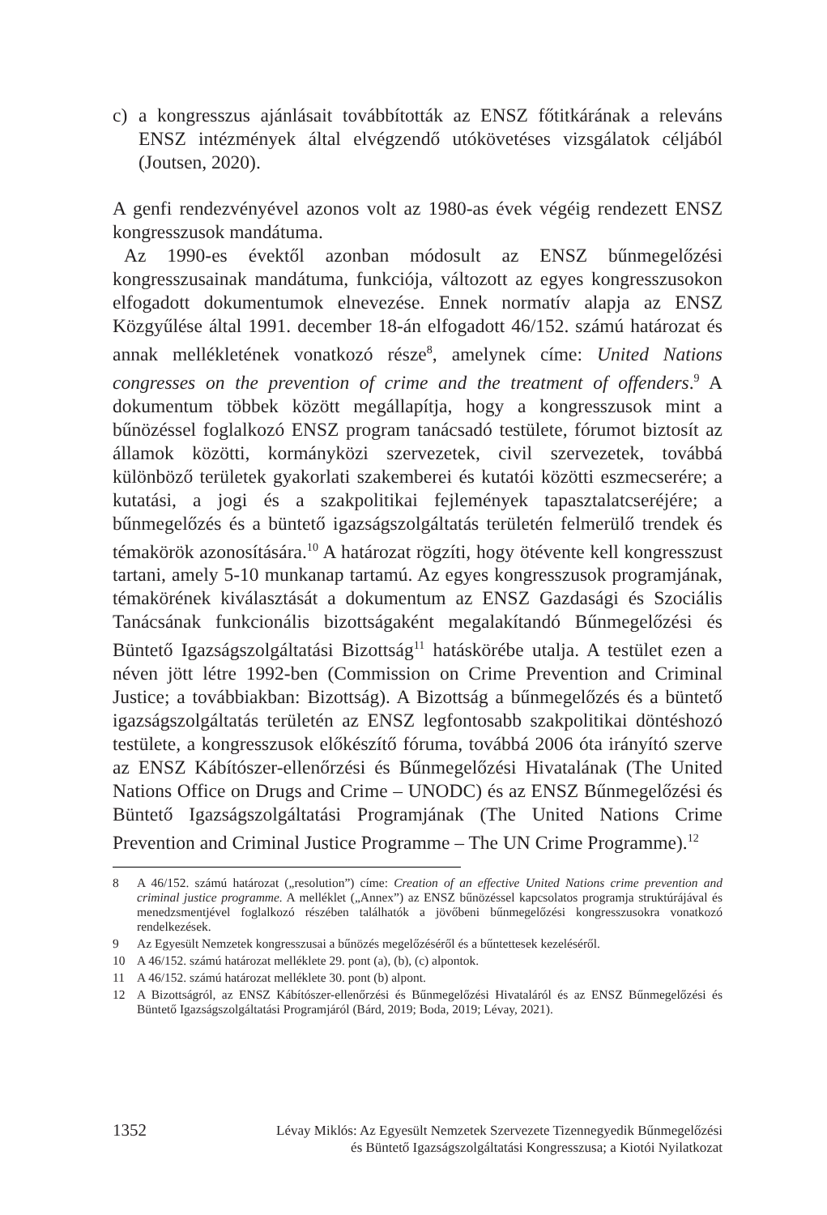c) a kongresszus ajánlásait továbbították az ENSZ főtitkárának a releváns ENSZ intézmények által elvégzendő utókövetéses vizsgálatok céljából (Joutsen, 2020).
A genfi rendezvényével azonos volt az 1980-as évek végéig rendezett ENSZ kongresszusok mandátuma.
Az 1990-es évektől azonban módosult az ENSZ bűnmegelőzési kongresszusainak mandátuma, funkciója, változott az egyes kongresszusokon elfogadott dokumentumok elnevezése. Ennek normatív alapja az ENSZ Közgyűlése által 1991. december 18-án elfogadott 46/152. számú határozat és annak mellékletének vonatkozó része<sup>8</sup>, amelynek címe: United Nations congresses on the prevention of crime and the treatment of offenders.<sup>9</sup> A dokumentum többek között megállapítja, hogy a kongresszusok mint a bűnözéssel foglalkozó ENSZ program tanácsadó testülete, fórumot biztosít az államok közötti, kormányközi szervezetek, civil szervezetek, továbbá különböző területek gyakorlati szakemberei és kutatói közötti eszmecserére; a kutatási, a jogi és a szakpolitikai fejlemények tapasztalatcseréjére; a bűnmegelőzés és a büntető igazságszolgáltatás területén felmerülő trendek és témakörök azonosítására.<sup>10</sup> A határozat rögzíti, hogy ötévente kell kongresszust tartani, amely 5-10 munkanap tartamú. Az egyes kongresszusok programjának, témakörének kiválasztását a dokumentum az ENSZ Gazdasági és Szociális Tanácsának funkcionális bizottságaként megalakítandó Bűnmegelőzési és Büntető Igazságszolgáltatási Bizottság<sup>11</sup> hatáskörébe utalja. A testület ezen a néven jött létre 1992-ben (Commission on Crime Prevention and Criminal Justice; a továbbiakban: Bizottság). A Bizottság a bűnmegelőzés és a büntető igazságszolgáltatás területén az ENSZ legfontosabb szakpolitikai döntéshozó testülete, a kongresszusok előkészítő fóruma, továbbá 2006 óta irányító szerve az ENSZ Kábítószer-ellenőrzési és Bűnmegelőzési Hivatalának (The United Nations Office on Drugs and Crime – UNODC) és az ENSZ Bűnmegelőzési és Büntető Igazságszolgáltatási Programjának (The United Nations Crime Prevention and Criminal Justice Programme – The UN Crime Programme).<sup>12</sup>
8 A 46/152. számú határozat („resolution”) címe: Creation of an effective United Nations crime prevention and criminal justice programme. A melléklet („Annex”) az ENSZ bűnözéssel kapcsolatos programja struktúrájával és menedzsmentjével foglalkozó részében találhatók a jövőbeni bűnmegelőzési kongresszusokra vonatkozó rendelkezések.
9 Az Egyesült Nemzetek kongresszusai a bűnözés megelőzéséről és a bűntettesek kezeléséről.
10 A 46/152. számú határozat melléklete 29. pont (a), (b), (c) alpontok.
11 A 46/152. számú határozat melléklete 30. pont (b) alpont.
12 A Bizottságról, az ENSZ Kábítószer-ellenőrzési és Bűnmegelőzési Hivataláról és az ENSZ Bűnmegelőzési és Büntető Igazságszolgáltatási Programjáról (Bárd, 2019; Boda, 2019; Lévay, 2021).
1352 Lévay Miklós: Az Egyesült Nemzetek Szervezete Tizennegyedik Bűnmegelőzési
és Büntető Igazságszolgáltatási Kongresszusa; a Kiotói Nyilatkozat